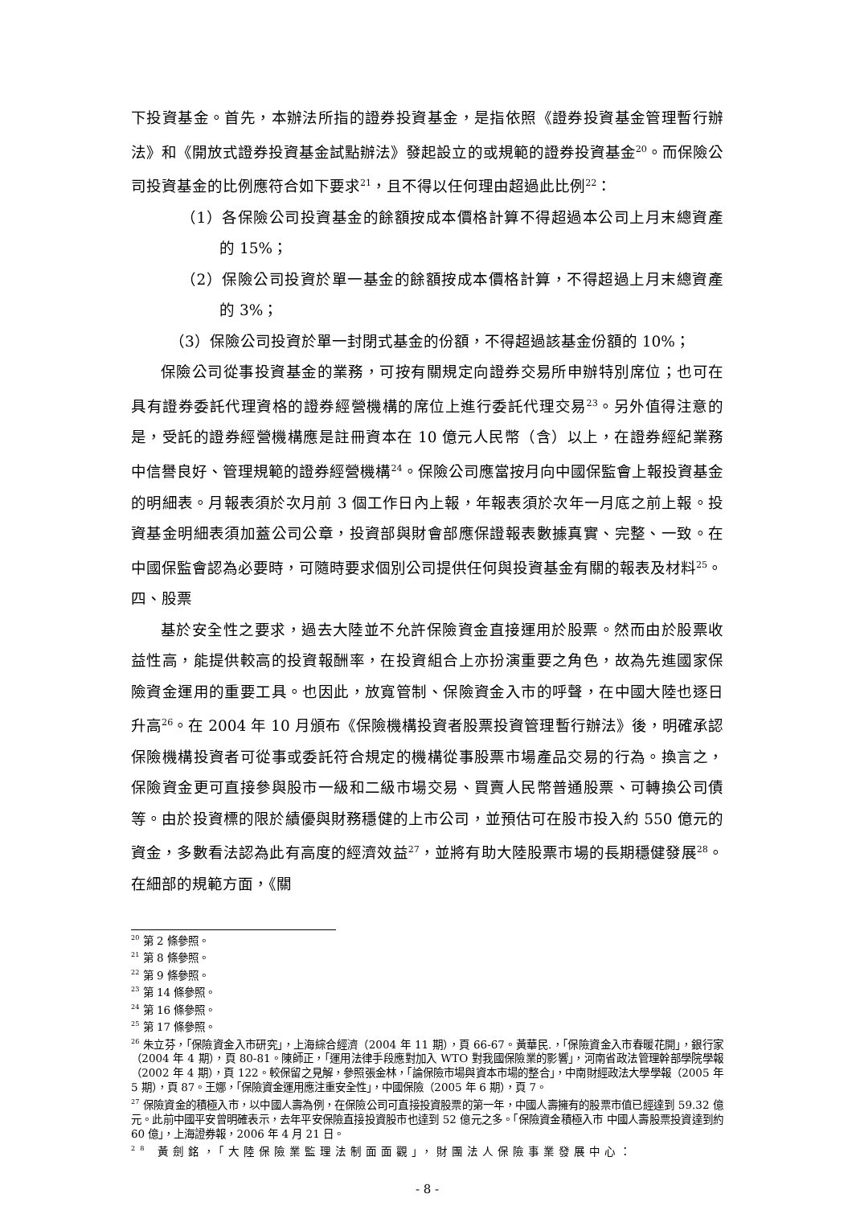下投資基金。首先，本辦法所指的證券投資基金，是指依照《證券投資基金管理暫行辦法》和《開放式證券投資基金試點辦法》發起設立的或規範的證券投資基金<sup>20</sup>。而保險公司投資基金的比例應符合如下要求<sup>21</sup>，且不得以任何理由超過此比例<sup>22</sup>：
（1）各保險公司投資基金的餘額按成本價格計算不得超過本公司上月末總資產的 15%；
（2）保險公司投資於單一基金的餘額按成本價格計算，不得超過上月末總資產的 3%；
（3）保險公司投資於單一封閉式基金的份額，不得超過該基金份額的 10%；
保險公司從事投資基金的業務，可按有關規定向證券交易所申辦特別席位；也可在具有證券委託代理資格的證券經營機構的席位上進行委託代理交易<sup>23</sup>。另外值得注意的是，受託的證券經營機構應是註冊資本在 10 億元人民幣（含）以上，在證券經紀業務中信譽良好、管理規範的證券經營機構<sup>24</sup>。保險公司應當按月向中國保監會上報投資基金的明細表。月報表須於次月前 3 個工作日內上報，年報表須於次年一月底之前上報。投資基金明細表須加蓋公司公章，投資部與財會部應保證報表數據真實、完整、一致。在中國保監會認為必要時，可隨時要求個別公司提供任何與投資基金有關的報表及材料<sup>25</sup>。
四、股票
基於安全性之要求，過去大陸並不允許保險資金直接運用於股票。然而由於股票收益性高，能提供較高的投資報酬率，在投資組合上亦扮演重要之角色，故為先進國家保險資金運用的重要工具。也因此，放寬管制、保險資金入市的呼聲，在中國大陸也逐日升高<sup>26</sup>。在 2004 年 10 月頒布《保險機構投資者股票投資管理暫行辦法》後，明確承認保險機構投資者可從事或委託符合規定的機構從事股票市場產品交易的行為。換言之，保險資金更可直接參與股市一級和二級市場交易、買賣人民幣普通股票、可轉換公司債等。由於投資標的限於績優與財務穩健的上市公司，並預估可在股市投入約 550 億元的資金，多數看法認為此有高度的經濟效益<sup>27</sup>，並將有助大陸股票市場的長期穩健發展<sup>28</sup>。在細部的規範方面，《關
<sup>20</sup> 第 2 條參照。
<sup>21</sup> 第 8 條參照。
<sup>22</sup> 第 9 條參照。
<sup>23</sup> 第 14 條參照。
<sup>24</sup> 第 16 條參照。
<sup>25</sup> 第 17 條參照。
<sup>26</sup> 朱立芬，「保險資金入市研究」，上海綜合經濟（2004 年 11 期），頁 66-67。黃華民.，「保險資金入市春暖花開」，銀行家（2004 年 4 期），頁 80-81。陳師正，「運用法律手段應對加入 WTO 對我國保險業的影響」，河南省政法管理幹部學院學報（2002 年 4 期），頁 122。較保留之見解，參照張金林，「論保險市場與資本市場的整合」，中南財經政法大學學報（2005 年 5 期），頁 87。王娜，「保險資金運用應注重安全性」，中國保險（2005 年 6 期），頁 7。
<sup>27</sup> 保險資金的積極入市，以中國人壽為例，在保險公司可直接投資股票的第一年，中國人壽擁有的股票市值已經達到 59.32 億元。此前中國平安曾明確表示，去年平安保險直接投資股市也達到 52 億元之多。「保險資金積極入市 中國人壽股票投資達到約 60 億」，上海證券報，2006 年 4 月 21 日。
<sup>28</sup> 黃劍銘，「大陸保險業監理法制面面觀」，財團法人保險事業發展中心：
- 8 -